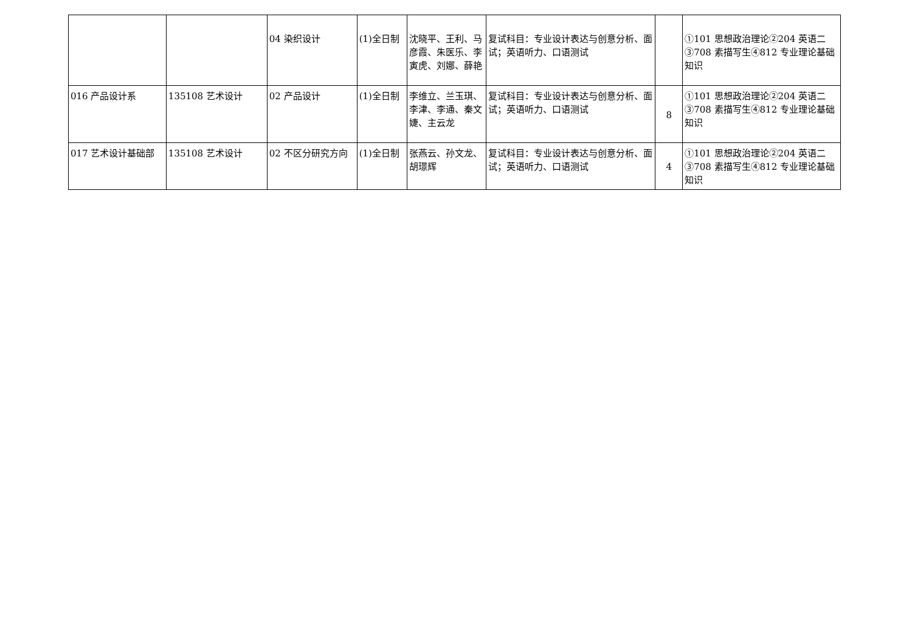| | | 04 染织设计 | (1)全日制 | 沈晓平、王利、马彦霞、朱医乐、李寅虎、刘娜、薛艳 | 复试科目：专业设计表达与创意分析、面试；英语听力、口语测试 | | ①101 思想政治理论②204 英语二③708 素描写生④812 专业理论基础知识 |
| 016 产品设计系 | 135108 艺术设计 | 02 产品设计 | (1)全日制 | 李维立、兰玉琪、李津、李通、秦文婕、主云龙 | 复试科目：专业设计表达与创意分析、面试；英语听力、口语测试 | 8 | ①101 思想政治理论②204 英语二③708 素描写生④812 专业理论基础知识 |
| 017 艺术设计基础部 | 135108 艺术设计 | 02 不区分研究方向 | (1)全日制 | 张燕云、孙文龙、胡璟辉 | 复试科目：专业设计表达与创意分析、面试；英语听力、口语测试 | 4 | ①101 思想政治理论②204 英语二③708 素描写生④812 专业理论基础知识 |